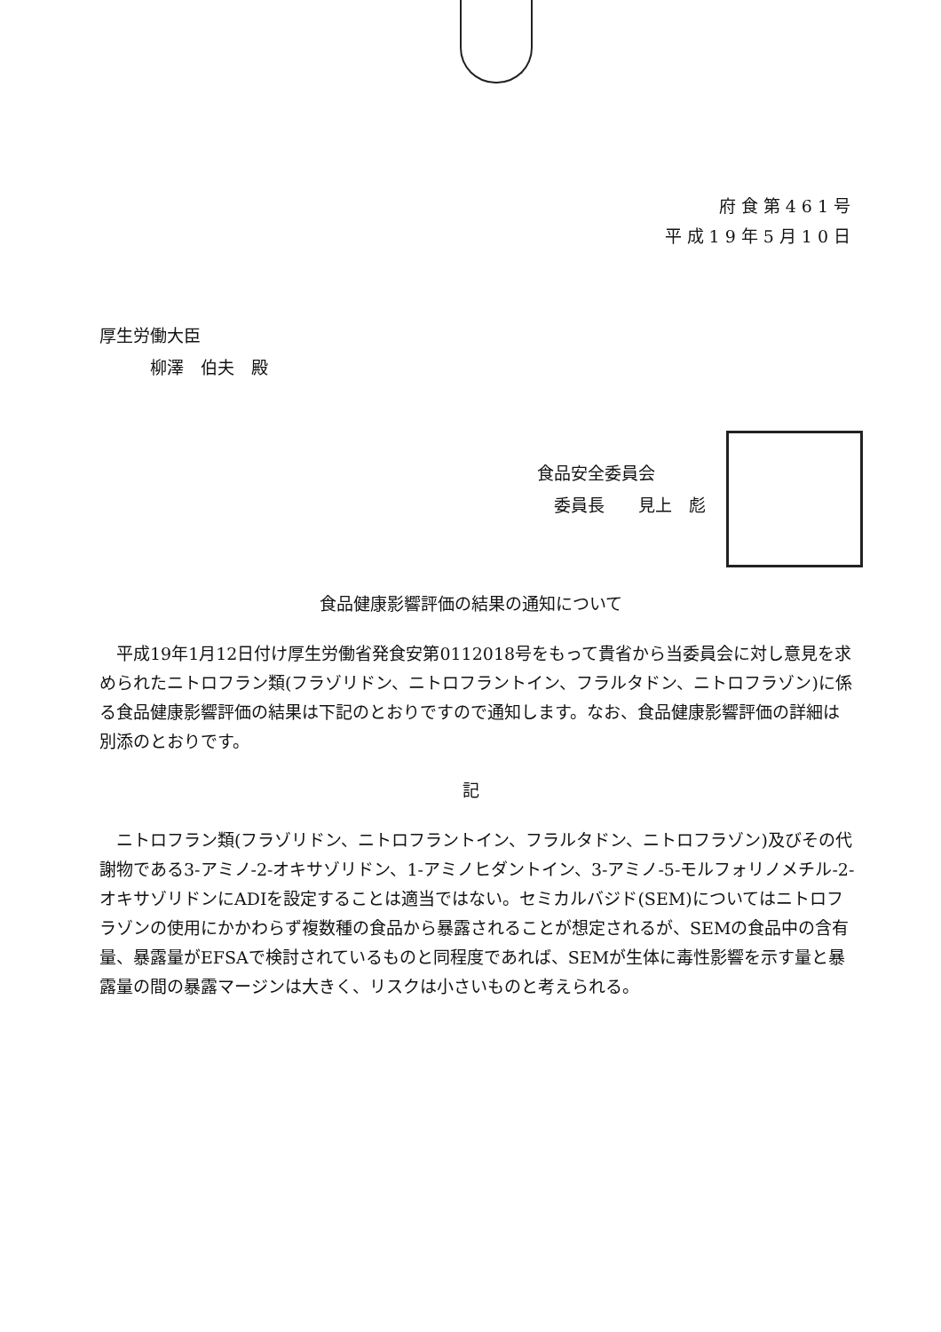府食第461号
平成19年5月10日
厚生労働大臣
   柳澤　伯夫　殿
食品安全委員会
 委員長　　見上　彪
食品健康影響評価の結果の通知について
　平成19年1月12日付け厚生労働省発食安第0112018号をもって貴省から当委員会に対し意見を求められたニトロフラン類(フラゾリドン、ニトロフラントイン、フラルタドン、ニトロフラゾン)に係る食品健康影響評価の結果は下記のとおりですので通知します。なお、食品健康影響評価の詳細は別添のとおりです。
記
　ニトロフラン類(フラゾリドン、ニトロフラントイン、フラルタドン、ニトロフラゾン)及びその代謝物である3-アミノ-2-オキサゾリドン、1-アミノヒダントイン、3-アミノ-5-モルフォリノメチル-2-オキサゾリドンにADIを設定することは適当ではない。セミカルバジド(SEM)についてはニトロフラゾンの使用にかかわらず複数種の食品から暴露されることが想定されるが、SEMの食品中の含有量、暴露量がEFSAで検討されているものと同程度であれば、SEMが生体に毒性影響を示す量と暴露量の間の暴露マージンは大きく、リスクは小さいものと考えられる。